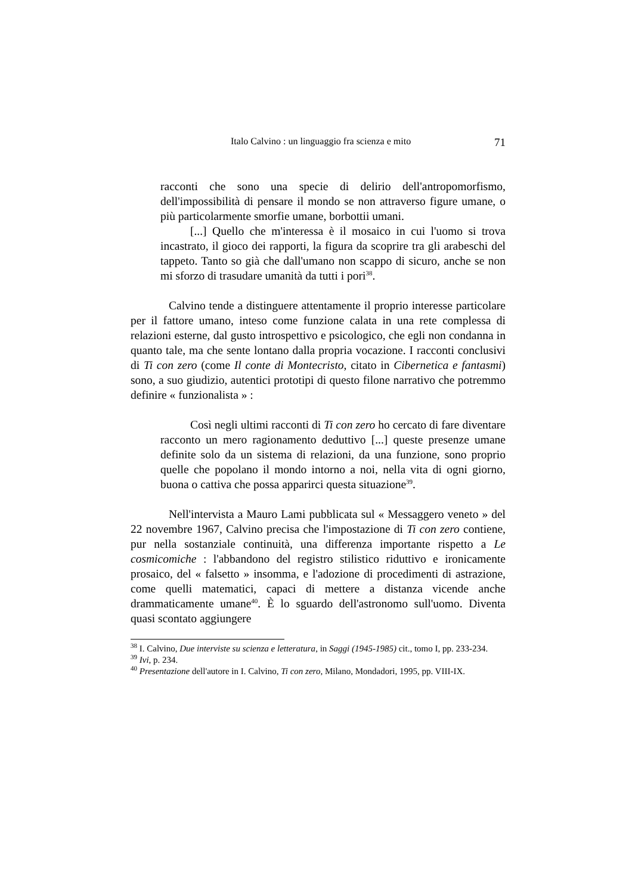Italo Calvino : un linguaggio fra scienza e mito 71
racconti che sono una specie di delirio dell'antropomorfismo, dell'impossibilità di pensare il mondo se non attraverso figure umane, o più particolarmente smorfie umane, borbottii umani.
[...] Quello che m'interessa è il mosaico in cui l'uomo si trova incastrato, il gioco dei rapporti, la figura da scoprire tra gli arabeschi del tappeto. Tanto so già che dall'umano non scappo di sicuro, anche se non mi sforzo di trasudare umanità da tutti i pori<sup>38</sup>.
Calvino tende a distinguere attentamente il proprio interesse particolare per il fattore umano, inteso come funzione calata in una rete complessa di relazioni esterne, dal gusto introspettivo e psicologico, che egli non condanna in quanto tale, ma che sente lontano dalla propria vocazione. I racconti conclusivi di Ti con zero (come Il conte di Montecristo, citato in Cibernetica e fantasmi) sono, a suo giudizio, autentici prototipi di questo filone narrativo che potremmo definire « funzionalista » :
Così negli ultimi racconti di Ti con zero ho cercato di fare diventare racconto un mero ragionamento deduttivo [...] queste presenze umane definite solo da un sistema di relazioni, da una funzione, sono proprio quelle che popolano il mondo intorno a noi, nella vita di ogni giorno, buona o cattiva che possa apparirci questa situazione<sup>39</sup>.
Nell'intervista a Mauro Lami pubblicata sul « Messaggero veneto » del 22 novembre 1967, Calvino precisa che l'impostazione di Ti con zero contiene, pur nella sostanziale continuità, una differenza importante rispetto a Le cosmicomiche : l'abbandono del registro stilistico riduttivo e ironicamente prosaico, del « falsetto » insomma, e l'adozione di procedimenti di astrazione, come quelli matematici, capaci di mettere a distanza vicende anche drammaticamente umane<sup>40</sup>. È lo sguardo dell'astronomo sull'uomo. Diventa quasi scontato aggiungere
<sup>38</sup> I. Calvino, Due interviste su scienza e letteratura, in Saggi (1945-1985) cit., tomo I, pp. 233-234.
<sup>39</sup> Ivi, p. 234.
<sup>40</sup> Presentazione dell'autore in I. Calvino, Ti con zero, Milano, Mondadori, 1995, pp. VIII-IX.